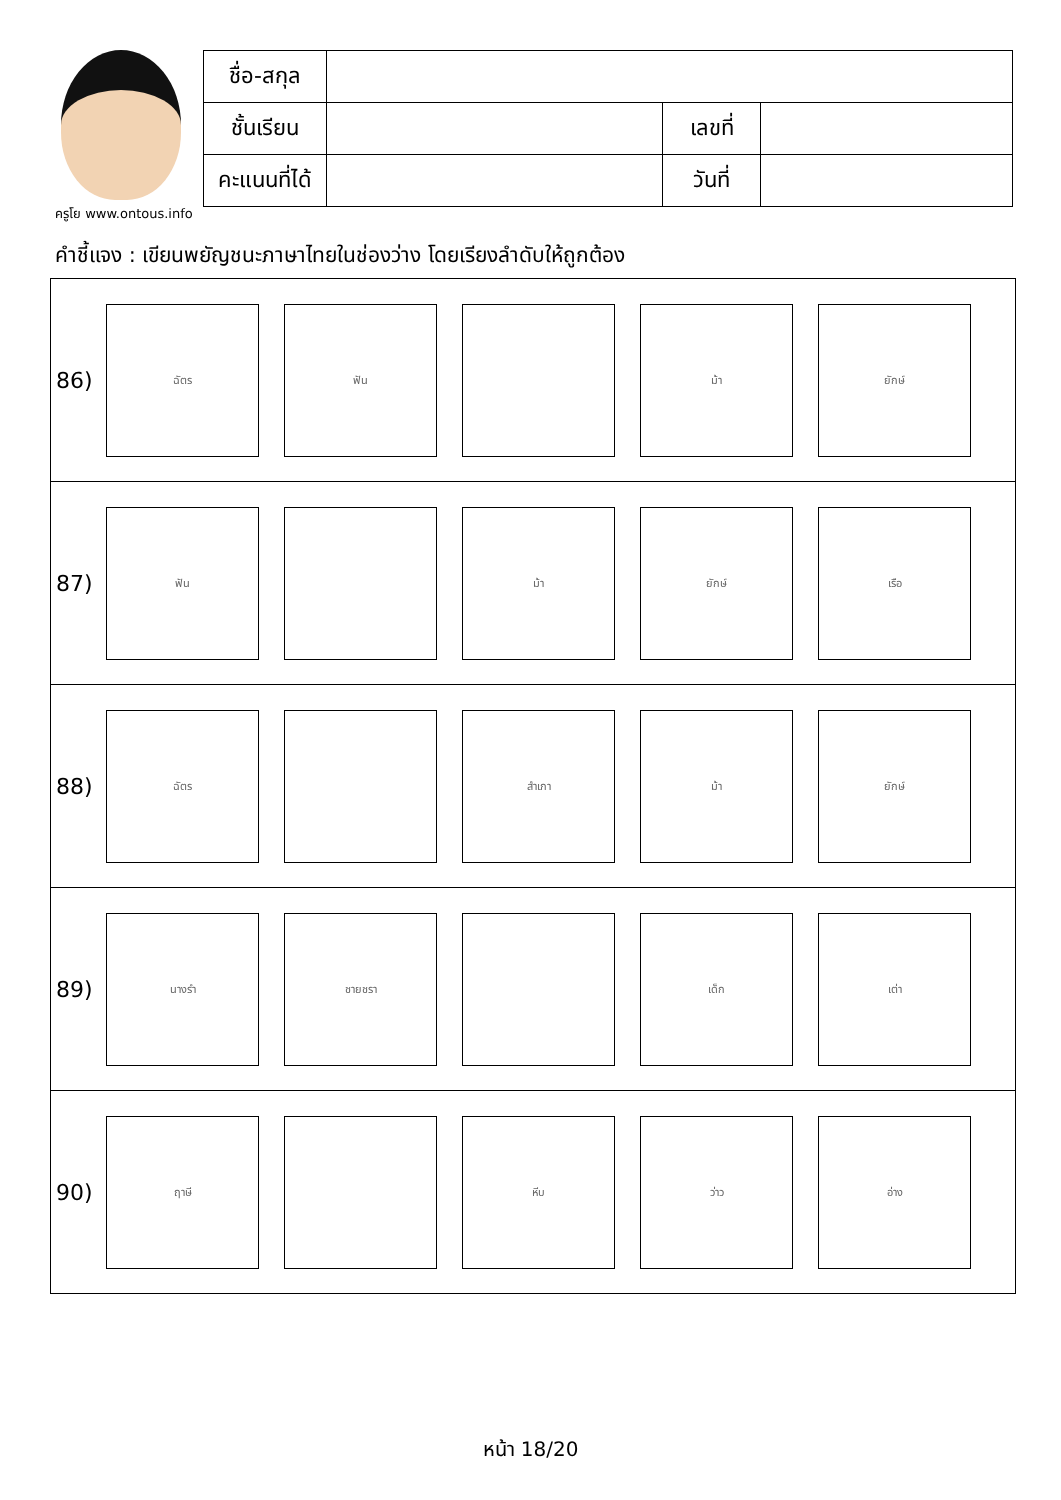ครูโย www.ontous.info
| ชื่อ-สกุล | | | |
| ชั้นเรียน | | เลขที่ | |
| คะแนนที่ได้ | | วันที่ | |
คำชี้แจง : เขียนพยัญชนะภาษาไทยในช่องว่าง โดยเรียงลำดับให้ถูกต้อง
86)
ฉัตร ฟัน ม้า ยักษ์
87)
ฟัน ม้า ยักษ์ เรือ
88)
ฉัตร สำเภา ม้า ยักษ์
89)
นางรำ ชายชรา เด็ก เต่า
90)
ฤาษี หีบ ว่าว อ่าง
หน้า 18/20